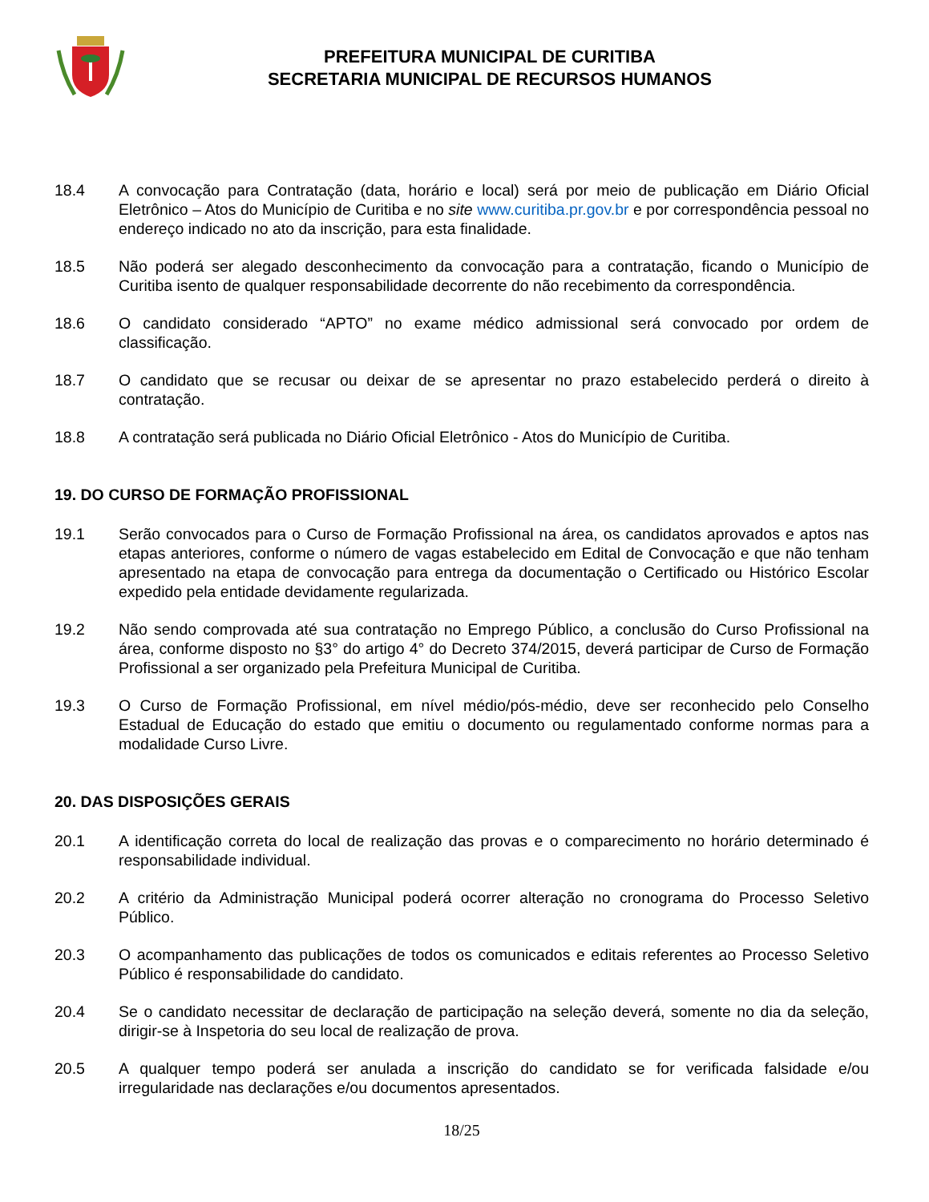PREFEITURA MUNICIPAL DE CURITIBA
SECRETARIA MUNICIPAL DE RECURSOS HUMANOS
18.4 A convocação para Contratação (data, horário e local) será por meio de publicação em Diário Oficial Eletrônico – Atos do Município de Curitiba e no site www.curitiba.pr.gov.br e por correspondência pessoal no endereço indicado no ato da inscrição, para esta finalidade.
18.5 Não poderá ser alegado desconhecimento da convocação para a contratação, ficando o Município de Curitiba isento de qualquer responsabilidade decorrente do não recebimento da correspondência.
18.6 O candidato considerado “APTO” no exame médico admissional será convocado por ordem de classificação.
18.7 O candidato que se recusar ou deixar de se apresentar no prazo estabelecido perderá o direito à contratação.
18.8 A contratação será publicada no Diário Oficial Eletrônico - Atos do Município de Curitiba.
19. DO CURSO DE FORMAÇÃO PROFISSIONAL
19.1 Serão convocados para o Curso de Formação Profissional na área, os candidatos aprovados e aptos nas etapas anteriores, conforme o número de vagas estabelecido em Edital de Convocação e que não tenham apresentado na etapa de convocação para entrega da documentação o Certificado ou Histórico Escolar expedido pela entidade devidamente regularizada.
19.2 Não sendo comprovada até sua contratação no Emprego Público, a conclusão do Curso Profissional na área, conforme disposto no §3° do artigo 4° do Decreto 374/2015, deverá participar de Curso de Formação Profissional a ser organizado pela Prefeitura Municipal de Curitiba.
19.3 O Curso de Formação Profissional, em nível médio/pós-médio, deve ser reconhecido pelo Conselho Estadual de Educação do estado que emitiu o documento ou regulamentado conforme normas para a modalidade Curso Livre.
20. DAS DISPOSIÇÕES GERAIS
20.1 A identificação correta do local de realização das provas e o comparecimento no horário determinado é responsabilidade individual.
20.2 A critério da Administração Municipal poderá ocorrer alteração no cronograma do Processo Seletivo Público.
20.3 O acompanhamento das publicações de todos os comunicados e editais referentes ao Processo Seletivo Público é responsabilidade do candidato.
20.4 Se o candidato necessitar de declaração de participação na seleção deverá, somente no dia da seleção, dirigir-se à Inspetoria do seu local de realização de prova.
20.5 A qualquer tempo poderá ser anulada a inscrição do candidato se for verificada falsidade e/ou irregularidade nas declarações e/ou documentos apresentados.
18/25